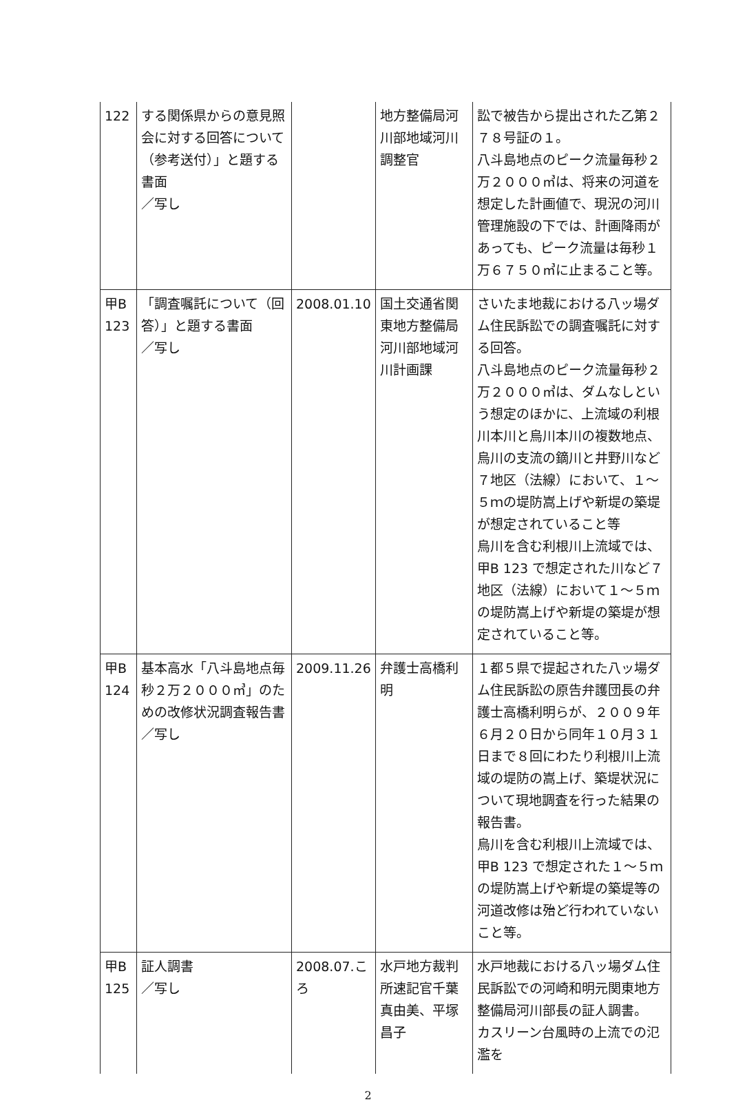| 122 | する関係県からの意見照会に対する回答について（参考送付）」と題する書面 ／写し | | 地方整備局河川部地域河川調整官 | 訟で被告から提出された乙第２７８号証の１。 八斗島地点のピーク流量毎秒２万２０００㎥は、将来の河道を想定した計画値で、現況の河川管理施設の下では、計画降雨があっても、ピーク流量は毎秒１万６７５０㎥に止まること等。 |
| 甲B 123 | 「調査嘱託について（回答）」と題する書面 ／写し | 2008.01.10 | 国土交通省関東地方整備局河川部地域河川計画課 | さいたま地裁における八ッ場ダム住民訴訟での調査嘱託に対する回答。 八斗島地点のピーク流量毎秒２万２０００㎥は、ダムなしという想定のほかに、上流域の利根川本川と烏川本川の複数地点、烏川の支流の鏑川と井野川など７地区（法線）において、１～５ｍの堤防嵩上げや新堤の築堤が想定されていること等 烏川を含む利根川上流域では、甲B 123 で想定された川など７地区（法線）において１～５ｍの堤防嵩上げや新堤の築堤が想定されていること等。 |
| 甲B 124 | 基本高水「八斗島地点毎秒２万２０００㎥」のための改修状況調査報告書 ／写し | 2009.11.26 | 弁護士高橋利明 | １都５県で提起された八ッ場ダム住民訴訟の原告弁護団長の弁護士高橋利明らが、２００９年６月２０日から同年１０月３１日まで８回にわたり利根川上流域の堤防の嵩上げ、築堤状況について現地調査を行った結果の報告書。 烏川を含む利根川上流域では、甲B 123 で想定された１～５ｍの堤防嵩上げや新堤の築堤等の河道改修は殆ど行われていないこと等。 |
| 甲B 125 | 証人調書 ／写し | 2008.07.ころ | 水戸地方裁判所速記官千葉真由美、平塚昌子 | 水戸地裁における八ッ場ダム住民訴訟での河崎和明元関東地方整備局河川部長の証人調書。 カスリーン台風時の上流での氾濫を |
2